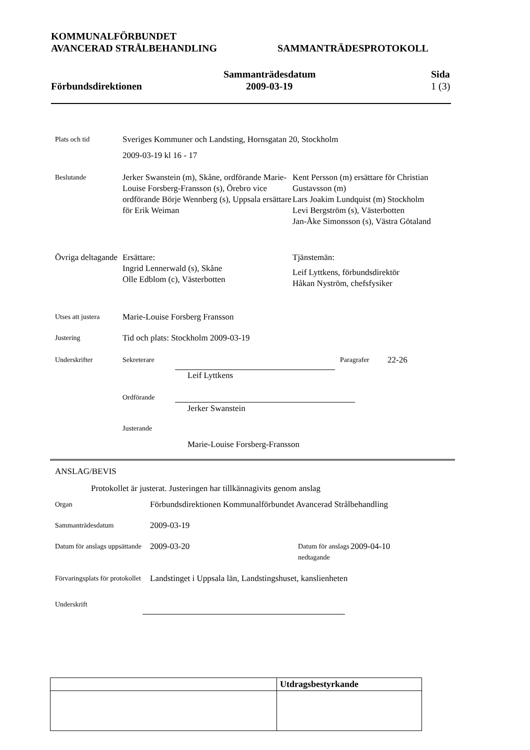KOMMUNALFÖRBUNDET
AVANCERAD STRÅLBEHANDLING SAMMANTRÄDESPROTOKOLL
Förbundsdirektionen Sammanträdesdatum
2009-03-19
Sida
1 (3)
Plats och tid
Sveriges Kommuner och Landsting, Hornsgatan 20, Stockholm
2009-03-19 kl 16 - 17
Beslutande
Jerker Swanstein (m), Skåne, ordförande Marie-Louise Forsberg-Fransson (s), Örebro vice ordförande Börje Wennberg (s), Uppsala ersättare för Erik Weiman
Kent Persson (m) ersättare för Christian Gustavsson (m)
Lars Joakim Lundquist (m) Stockholm
Levi Bergström (s), Västerbotten
Jan-Åke Simonsson (s), Västra Götaland
Övriga deltagande
Ersättare:
Ingrid Lennerwald (s), Skåne
Olle Edblom (c), Västerbotten
Tjänstemän:
Leif Lyttkens, förbundsdirektör
Håkan Nyström, chefsfysiker
Utses att justera
Marie-Louise Forsberg Fransson
Justering
Tid och plats: Stockholm 2009-03-19
Underskrifter Sekreterare Paragrafer
22-26
Leif Lyttkens
Ordförande
Jerker Swanstein
Justerande
Marie-Louise Forsberg-Fransson
ANSLAG/BEVIS
Protokollet är justerat. Justeringen har tillkännagivits genom anslag
Organ
Förbundsdirektionen Kommunalförbundet Avancerad Strålbehandling
Sammanträdesdatum
2009-03-19
Datum för anslags uppsättande
2009-03-20
Datum för anslags nedtagande
2009-04-10
Förvaringsplats för protokollet
Landstinget i Uppsala län, Landstingshuset, kanslienheten
Underskrift
| | Utdragsbestyrkande |